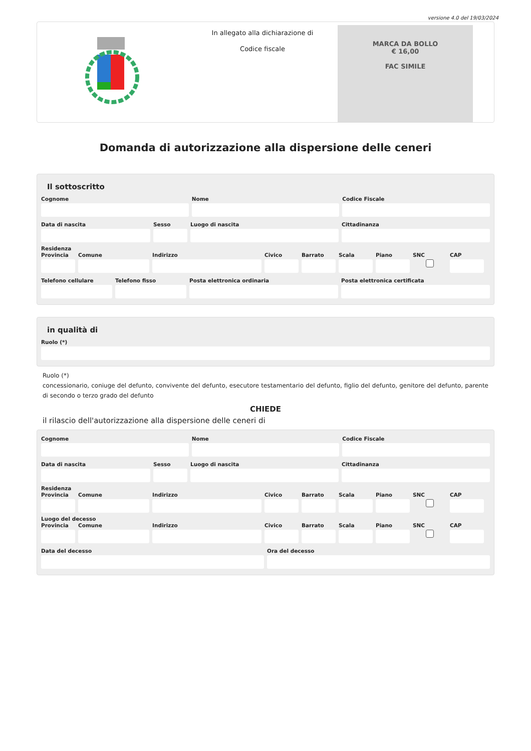versione 4.0 del 19/03/2024
In allegato alla dichiarazione di
Codice fiscale
MARCA DA BOLLO
€ 16,00
FAC SIMILE
Domanda di autorizzazione alla dispersione delle ceneri
Il sottoscritto
Cognome Nome Codice Fiscale
Data di nascita Sesso Luogo di nascita Cittadinanza
Residenza
Provincia
Comune Indirizzo Civico Barrato Scala Piano SNC CAP
Telefono cellulare
Telefono fisso Posta elettronica ordinaria Posta elettronica certificata
in qualità di
Ruolo (*)
Ruolo (*)
concessionario, coniuge del defunto, convivente del defunto, esecutore testamentario del defunto, figlio del defunto, genitore del defunto, parente di secondo o terzo grado del defunto
CHIEDE
il rilascio dell'autorizzazione alla dispersione delle ceneri di
Cognome Nome Codice Fiscale
Data di nascita Sesso Luogo di nascita Cittadinanza
Residenza
Provincia
Comune Indirizzo Civico Barrato Scala Piano SNC CAP
Luogo del decesso
Provincia
Comune Indirizzo Civico Barrato Scala Piano SNC CAP
Data del decesso Ora del decesso